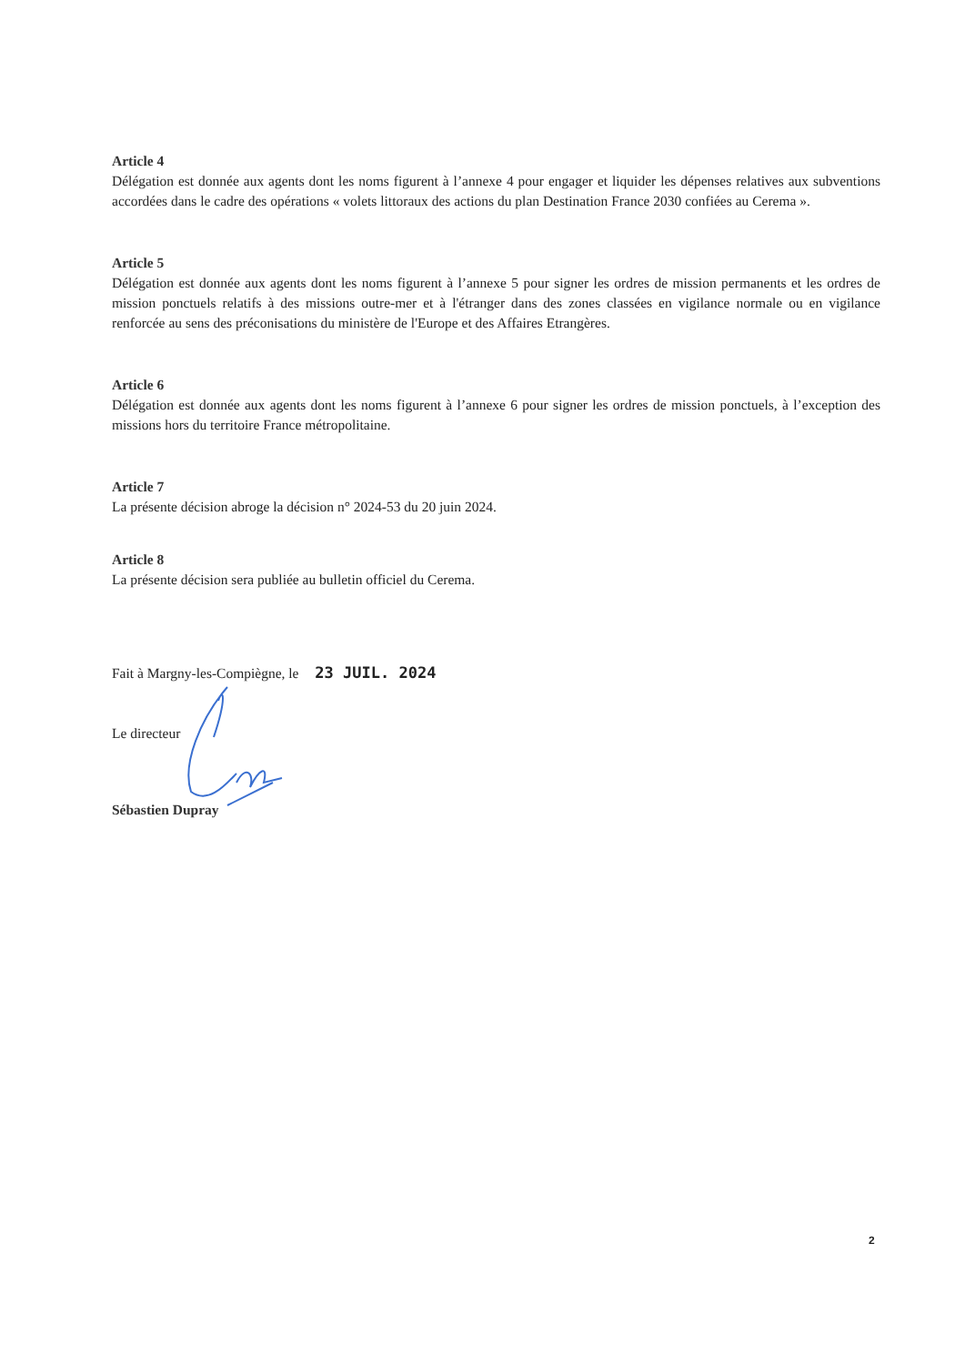Article 4
Délégation est donnée aux agents dont les noms figurent à l’annexe 4 pour engager et liquider les dépenses relatives aux subventions accordées dans le cadre des opérations « volets littoraux des actions du plan Destination France 2030 confiées au Cerema ».
Article 5
Délégation est donnée aux agents dont les noms figurent à l’annexe 5 pour signer les ordres de mission permanents et les ordres de mission ponctuels relatifs à des missions outre-mer et à l'étranger dans des zones classées en vigilance normale ou en vigilance renforcée au sens des préconisations du ministère de l'Europe et des Affaires Etrangères.
Article 6
Délégation est donnée aux agents dont les noms figurent à l’annexe 6 pour signer les ordres de mission ponctuels, à l’exception des missions hors du territoire France métropolitaine.
Article 7
La présente décision abroge la décision n° 2024-53 du 20 juin 2024.
Article 8
La présente décision sera publiée au bulletin officiel du Cerema.
Fait à Margny-les-Compiègne, le 23 JUIL. 2024
Le directeur
Sébastien Dupray
2